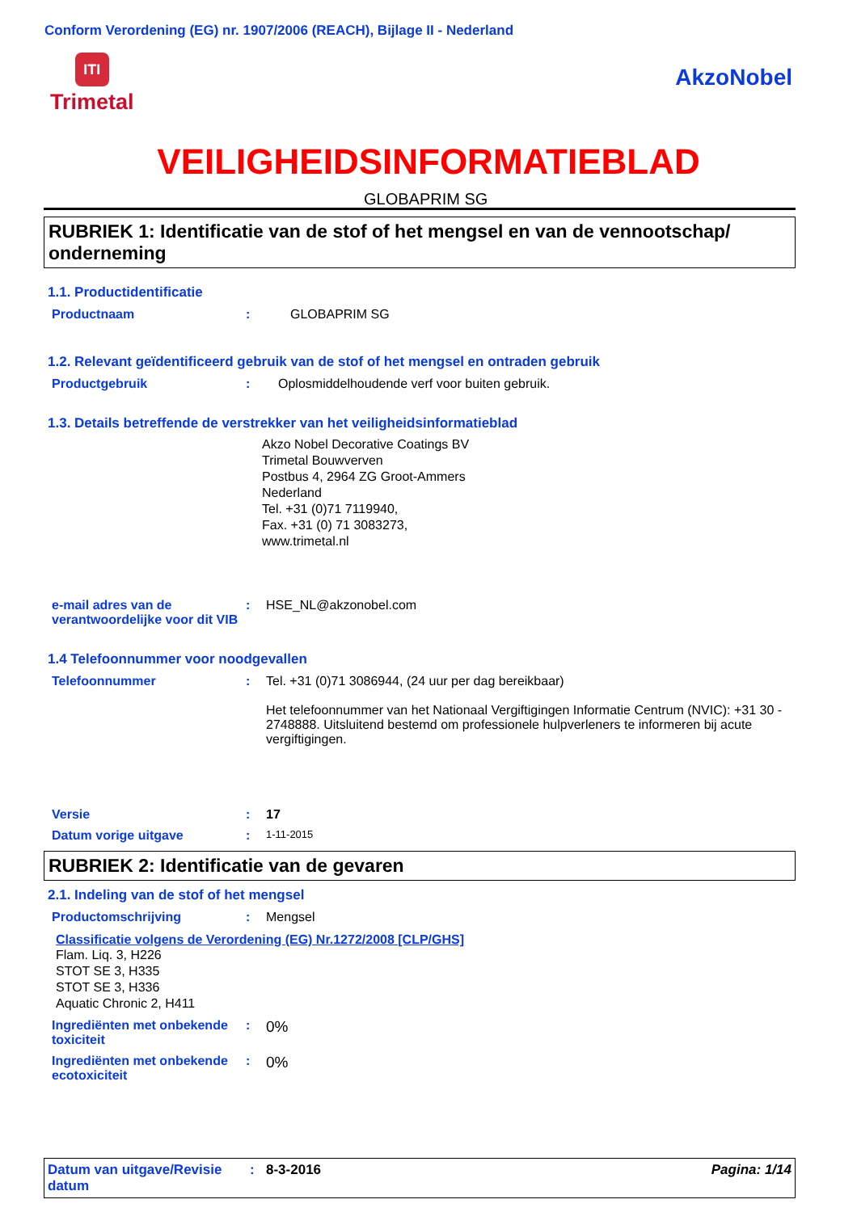Conform Verordening (EG) nr. 1907/2006 (REACH), Bijlage II - Nederland
ITI
Trimetal
AkzoNobel
VEILIGHEIDSINFORMATIEBLAD
GLOBAPRIM SG
RUBRIEK 1: Identificatie van de stof of het mengsel en van de vennootschap/ onderneming
1.1. Productidentificatie
Productnaam : GLOBAPRIM SG
1.2. Relevant geïdentificeerd gebruik van de stof of het mengsel en ontraden gebruik
Productgebruik : Oplosmiddelhoudende verf voor buiten gebruik.
1.3. Details betreffende de verstrekker van het veiligheidsinformatieblad
Akzo Nobel Decorative Coatings BV
Trimetal Bouwverven
Postbus 4, 2964 ZG Groot-Ammers
Nederland
Tel. +31 (0)71 7119940,
Fax. +31 (0) 71 3083273,
www.trimetal.nl
e-mail adres van de verantwoordelijke voor dit VIB
: HSE_NL@akzonobel.com
1.4 Telefoonnummer voor noodgevallen
Telefoonnummer : Tel. +31 (0)71 3086944, (24 uur per dag bereikbaar)
Het telefoonnummer van het Nationaal Vergiftigingen Informatie Centrum (NVIC): +31 30 - 2748888. Uitsluitend bestemd om professionele hulpverleners te informeren bij acute vergiftigingen.
Versie : 17
Datum vorige uitgave :
1-11-2015
RUBRIEK 2: Identificatie van de gevaren
2.1. Indeling van de stof of het mengsel
Productomschrijving : Mengsel
Classificatie volgens de Verordening (EG) Nr.1272/2008 [CLP/GHS]
Flam. Liq. 3, H226
STOT SE 3, H335
STOT SE 3, H336
Aquatic Chronic 2, H411
Ingrediënten met onbekende toxiciteit
:
0%
Ingrediënten met onbekende ecotoxiciteit
:
0%
Datum van uitgave/Revisie datum
: 8-3-2016 Pagina: 1/14